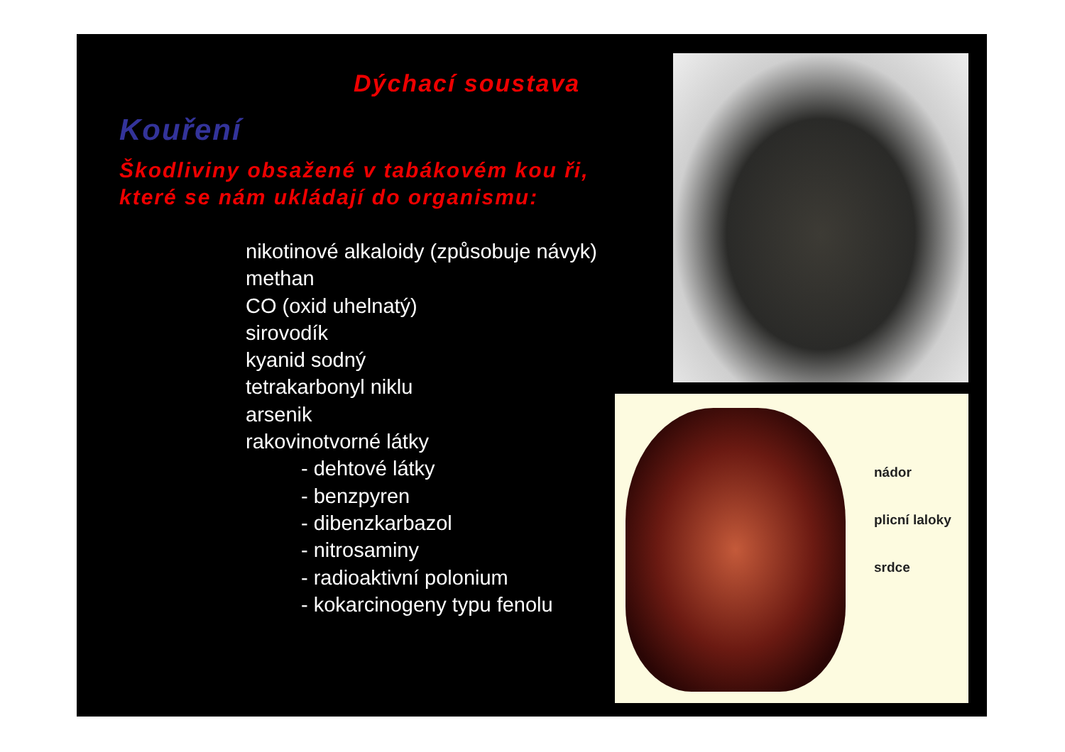Dýchací soustava
Kouření
Škodliviny obsažené v tabákovém kou ři,
které se nám ukládají do organismu:
nikotinové alkaloidy (způsobuje návyk)
methan
CO (oxid uhelnatý)
sirovodík
kyanid sodný
tetrakarbonyl niklu
arsenik
rakovinotvorné látky
- dehtové látky
- benzpyren
- dibenzkarbazol
- nitrosaminy
- radioaktivní polonium
- kokarcinogeny typu fenolu
nádor
plicní laloky
srdce